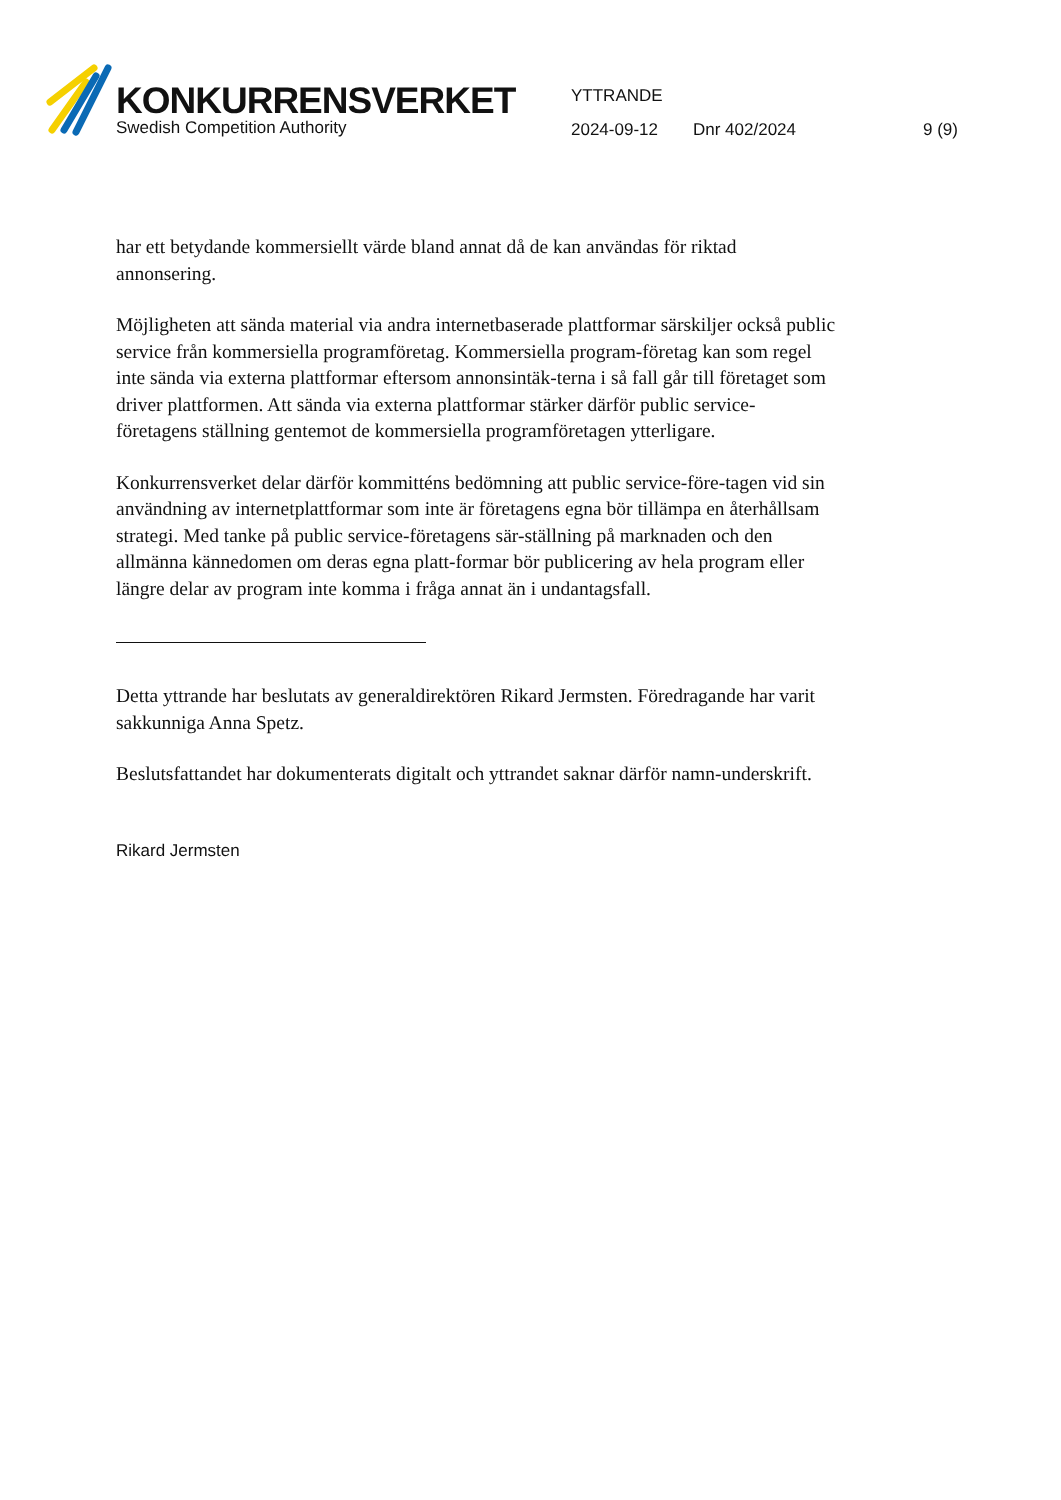KONKURRENSVERKET
Swedish Competition Authority
YTTRANDE
2024-09-12 Dnr 402/2024 9 (9)
har ett betydande kommersiellt värde bland annat då de kan användas för riktad annonsering.
Möjligheten att sända material via andra internetbaserade plattformar särskiljer också public service från kommersiella programföretag. Kommersiella program-företag kan som regel inte sända via externa plattformar eftersom annonsintäk-terna i så fall går till företaget som driver plattformen. Att sända via externa plattformar stärker därför public service-företagens ställning gentemot de kommersiella programföretagen ytterligare.
Konkurrensverket delar därför kommitténs bedömning att public service-före-tagen vid sin användning av internetplattformar som inte är företagens egna bör tillämpa en återhållsam strategi. Med tanke på public service-företagens sär-ställning på marknaden och den allmänna kännedomen om deras egna platt-formar bör publicering av hela program eller längre delar av program inte komma i fråga annat än i undantagsfall.
Detta yttrande har beslutats av generaldirektören Rikard Jermsten. Föredragande har varit sakkunniga Anna Spetz.
Beslutsfattandet har dokumenterats digitalt och yttrandet saknar därför namn-underskrift.
Rikard Jermsten